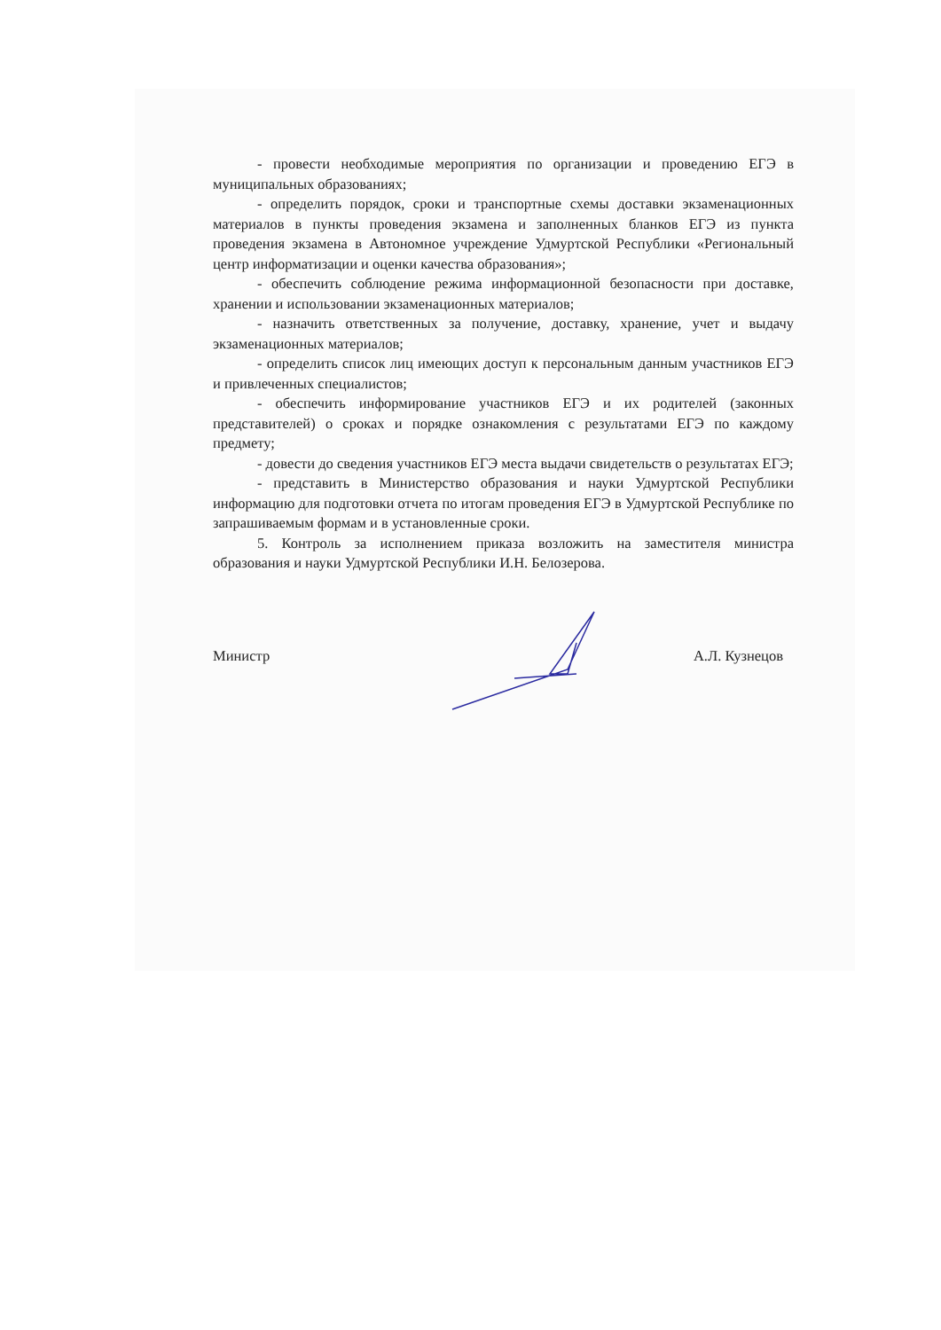- провести необходимые мероприятия по организации и проведению ЕГЭ в муниципальных образованиях;
- определить порядок, сроки и транспортные схемы доставки экзаменационных материалов в пункты проведения экзамена и заполненных бланков ЕГЭ из пункта проведения экзамена в Автономное учреждение Удмуртской Республики «Региональный центр информатизации и оценки качества образования»;
- обеспечить соблюдение режима информационной безопасности при доставке, хранении и использовании экзаменационных материалов;
- назначить ответственных за получение, доставку, хранение, учет и выдачу экзаменационных материалов;
- определить список лиц имеющих доступ к персональным данным участников ЕГЭ и привлеченных специалистов;
- обеспечить информирование участников ЕГЭ и их родителей (законных представителей) о сроках и порядке ознакомления с результатами ЕГЭ по каждому предмету;
- довести до сведения участников ЕГЭ места выдачи свидетельств о результатах ЕГЭ;
- представить в Министерство образования и науки Удмуртской Республики информацию для подготовки отчета по итогам проведения ЕГЭ в Удмуртской Республике по запрашиваемым формам и в установленные сроки.
5. Контроль за исполнением приказа возложить на заместителя министра образования и науки Удмуртской Республики И.Н. Белозерова.
Министр А.Л. Кузнецов